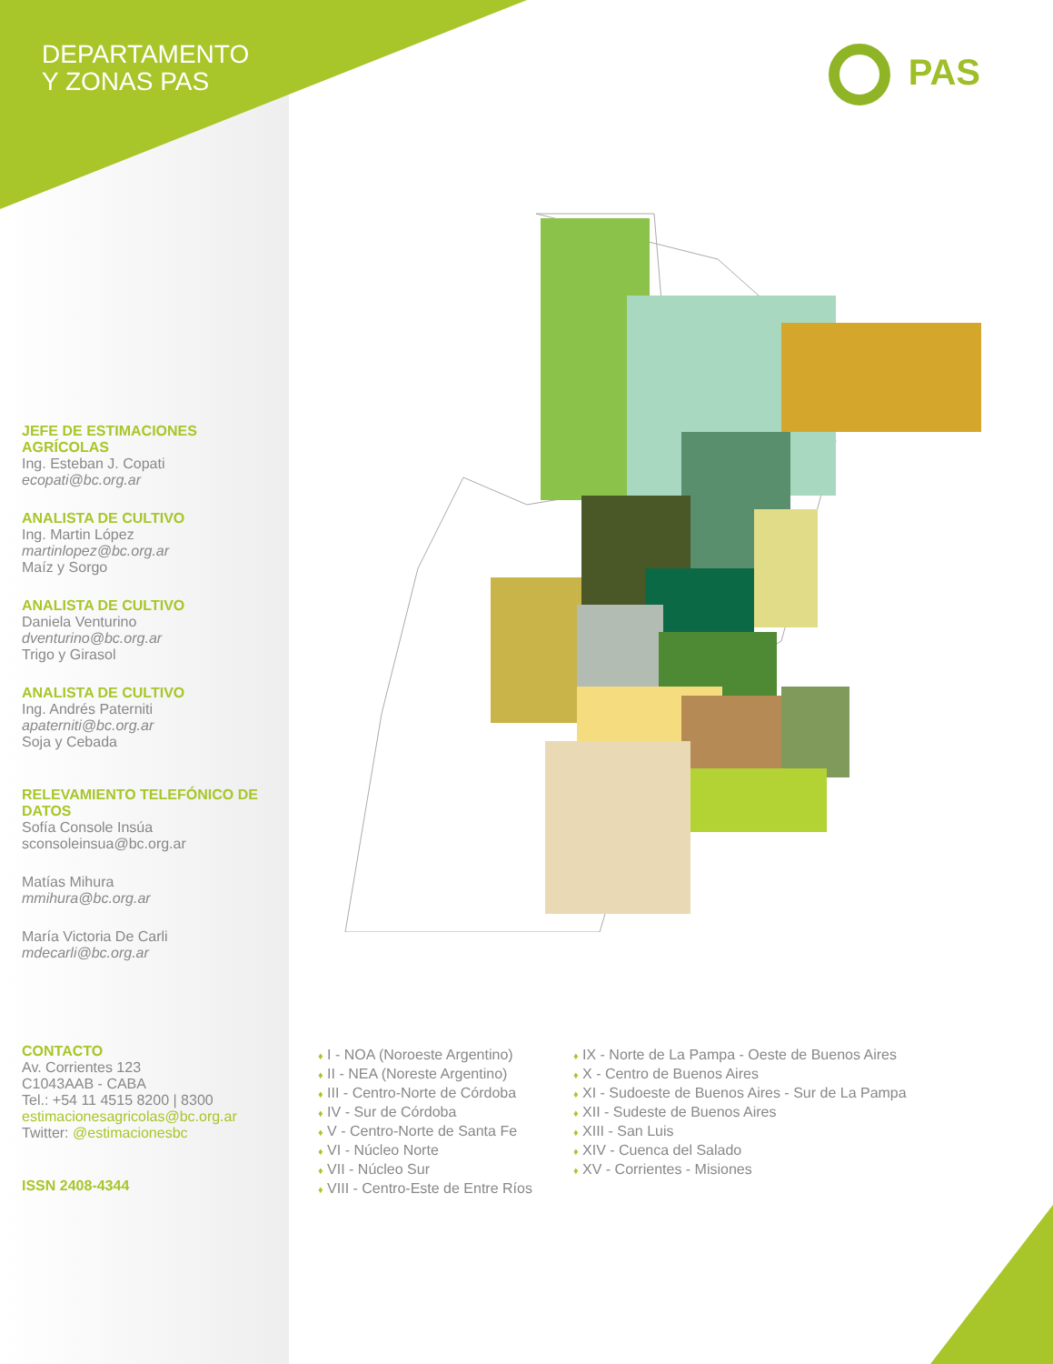DEPARTAMENTO
Y ZONAS PAS
PAS
JEFE DE ESTIMACIONES AGRÍCOLAS
Ing. Esteban J. Copati
ecopati@bc.org.ar
ANALISTA DE CULTIVO
Ing. Martin López
martinlopez@bc.org.ar
Maíz y Sorgo
ANALISTA DE CULTIVO
Daniela Venturino
dventurino@bc.org.ar
Trigo y Girasol
ANALISTA DE CULTIVO
Ing. Andrés Paterniti
apaterniti@bc.org.ar
Soja y Cebada
RELEVAMIENTO TELEFÓNICO DE DATOS
Sofía Console Insúa
sconsoleinsua@bc.org.ar
Matías Mihura
mmihura@bc.org.ar
María Victoria De Carli
mdecarli@bc.org.ar
CONTACTO
Av. Corrientes 123
C1043AAB - CABA
Tel.: +54 11 4515 8200 | 8300
estimacionesagricolas@bc.org.ar
Twitter: @estimacionesbc
ISSN 2408-4344
♦ I - NOA (Noroeste Argentino)
♦ II - NEA (Noreste Argentino)
♦ III - Centro-Norte de Córdoba
♦ IV - Sur de Córdoba
♦ V - Centro-Norte de Santa Fe
♦ VI - Núcleo Norte
♦ VII - Núcleo Sur
♦ VIII - Centro-Este de Entre Ríos
♦ IX - Norte de La Pampa - Oeste de Buenos Aires
♦ X - Centro de Buenos Aires
♦ XI - Sudoeste de Buenos Aires - Sur de La Pampa
♦ XII - Sudeste de Buenos Aires
♦ XIII - San Luis
♦ XIV - Cuenca del Salado
♦ XV - Corrientes - Misiones